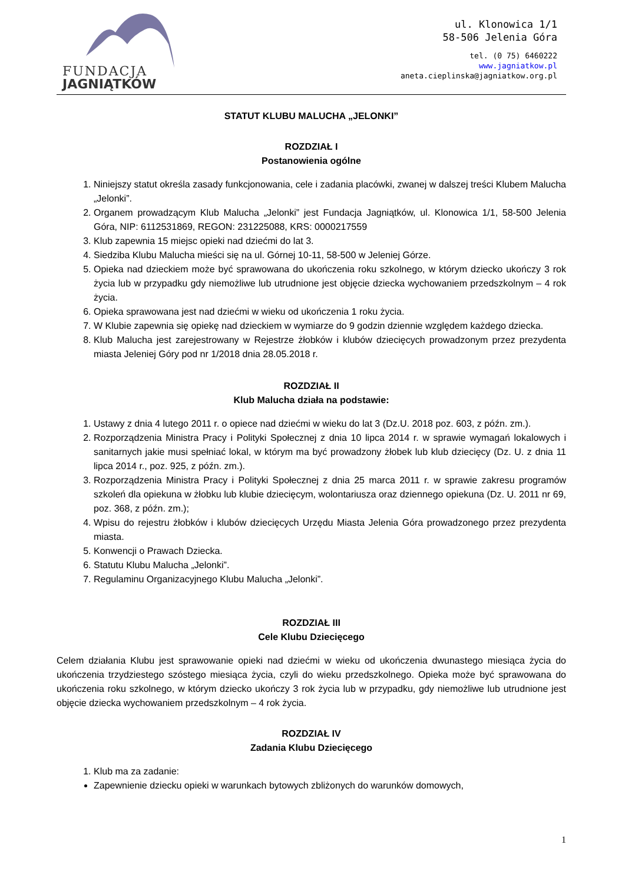FUNDACJA
JAGNIĄTKÓW
ul. Klonowica 1/1
58-506 Jelenia Góra
tel. (0 75) 6460222
www.jagniatkow.pl
aneta.cieplinska@jagniatkow.org.pl
STATUT KLUBU MALUCHA „JELONKI”
ROZDZIAŁ I
Postanowienia ogólne
1. Niniejszy statut określa zasady funkcjonowania, cele i zadania placówki, zwanej w dalszej treści Klubem Malucha „Jelonki”.
2. Organem prowadzącym Klub Malucha „Jelonki” jest Fundacja Jagniątków, ul. Klonowica 1/1, 58-500 Jelenia Góra, NIP: 6112531869, REGON: 231225088, KRS: 0000217559
3. Klub zapewnia 15 miejsc opieki nad dziećmi do lat 3.
4. Siedziba Klubu Malucha mieści się na ul. Górnej 10-11, 58-500 w Jeleniej Górze.
5. Opieka nad dzieckiem może być sprawowana do ukończenia roku szkolnego, w którym dziecko ukończy 3 rok życia lub w przypadku gdy niemożliwe lub utrudnione jest objęcie dziecka wychowaniem przedszkolnym – 4 rok życia.
6. Opieka sprawowana jest nad dziećmi w wieku od ukończenia 1 roku życia.
7. W Klubie zapewnia się opiekę nad dzieckiem w wymiarze do 9 godzin dziennie względem każdego dziecka.
8. Klub Malucha jest zarejestrowany w Rejestrze żłobków i klubów dziecięcych prowadzonym przez prezydenta miasta Jeleniej Góry pod nr 1/2018 dnia 28.05.2018 r.
ROZDZIAŁ II
Klub Malucha działa na podstawie:
1. Ustawy z dnia 4 lutego 2011 r. o opiece nad dziećmi w wieku do lat 3 (Dz.U. 2018 poz. 603, z późn. zm.).
2. Rozporządzenia Ministra Pracy i Polityki Społecznej z dnia 10 lipca 2014 r. w sprawie wymagań lokalowych i sanitarnych jakie musi spełniać lokal, w którym ma być prowadzony żłobek lub klub dziecięcy (Dz. U. z dnia 11 lipca 2014 r., poz. 925, z późn. zm.).
3. Rozporządzenia Ministra Pracy i Polityki Społecznej z dnia 25 marca 2011 r. w sprawie zakresu programów szkoleń dla opiekuna w żłobku lub klubie dziecięcym, wolontariusza oraz dziennego opiekuna (Dz. U. 2011 nr 69, poz. 368, z późn. zm.);
4. Wpisu do rejestru żłobków i klubów dziecięcych Urzędu Miasta Jelenia Góra prowadzonego przez prezydenta miasta.
5. Konwencji o Prawach Dziecka.
6. Statutu Klubu Malucha „Jelonki”.
7. Regulaminu Organizacyjnego Klubu Malucha „Jelonki”.
ROZDZIAŁ III
Cele Klubu Dziecięcego
Celem działania Klubu jest sprawowanie opieki nad dziećmi w wieku od ukończenia dwunastego miesiąca życia do ukończenia trzydziestego szóstego miesiąca życia, czyli do wieku przedszkolnego. Opieka może być sprawowana do ukończenia roku szkolnego, w którym dziecko ukończy 3 rok życia lub w przypadku, gdy niemożliwe lub utrudnione jest objęcie dziecka wychowaniem przedszkolnym – 4 rok życia.
ROZDZIAŁ IV
Zadania Klubu Dziecięcego
1. Klub ma za zadanie:
Zapewnienie dziecku opieki w warunkach bytowych zbliżonych do warunków domowych,
1